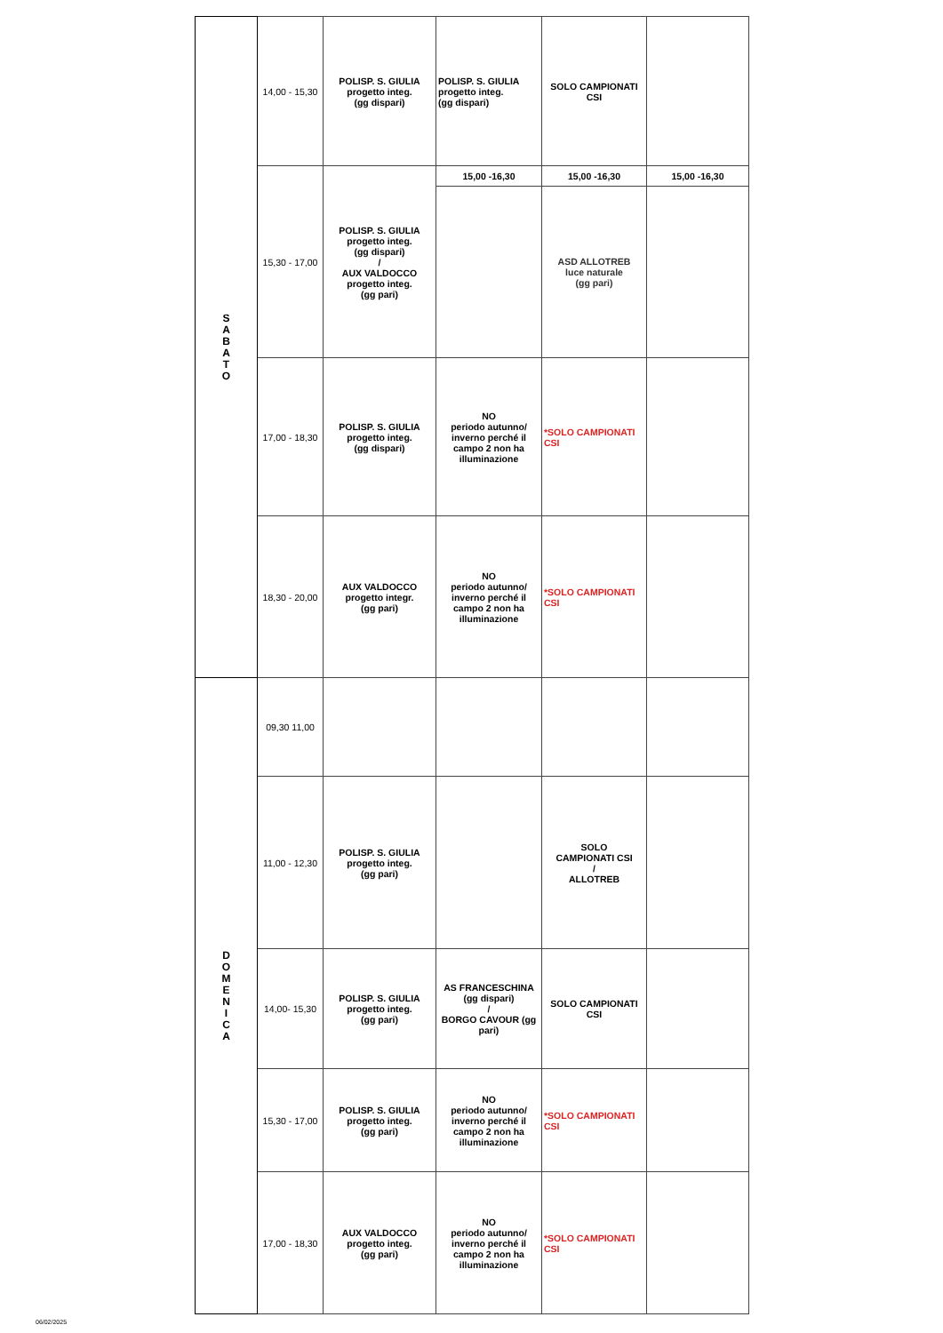| S A B A T O | 14,00 - 15,30 | POLISP. S. GIULIA progetto integ. (gg dispari) | POLISP. S. GIULIA progetto integ. (gg dispari) | SOLO CAMPIONATI CSI | |
| | 15,30 - 17,00 | POLISP. S. GIULIA progetto integ. (gg dispari) / AUX VALDOCCO progetto integ. (gg pari) | 15,00 -16,30 | 15,00 -16,30 | 15,00 -16,30 |
| | | | | ASD ALLOTREB luce naturale (gg pari) | |
| | 17,00 - 18,30 | POLISP. S. GIULIA progetto integ. (gg dispari) | NO periodo autunno/ inverno perché il campo 2 non ha illuminazione | *SOLO CAMPIONATI CSI | |
| | 18,30 - 20,00 | AUX VALDOCCO progetto integr. (gg pari) | NO periodo autunno/ inverno perché il campo 2 non ha illuminazione | *SOLO CAMPIONATI CSI | |
| D O M E N I C A | 09,30 11,00 | | | | |
| | 11,00 - 12,30 | POLISP. S. GIULIA progetto integ. (gg pari) | | SOLO CAMPIONATI CSI / ALLOTREB | |
| | 14,00- 15,30 | POLISP. S. GIULIA progetto integ. (gg pari) | AS FRANCESCHINA (gg dispari) / BORGO CAVOUR (gg pari) | SOLO CAMPIONATI CSI | |
| | 15,30 - 17,00 | POLISP. S. GIULIA progetto integ. (gg pari) | NO periodo autunno/ inverno perché il campo 2 non ha illuminazione | *SOLO CAMPIONATI CSI | |
| | 17,00 - 18,30 | AUX VALDOCCO progetto integ. (gg pari) | NO periodo autunno/ inverno perché il campo 2 non ha illuminazione | *SOLO CAMPIONATI CSI | |
06/02/2025